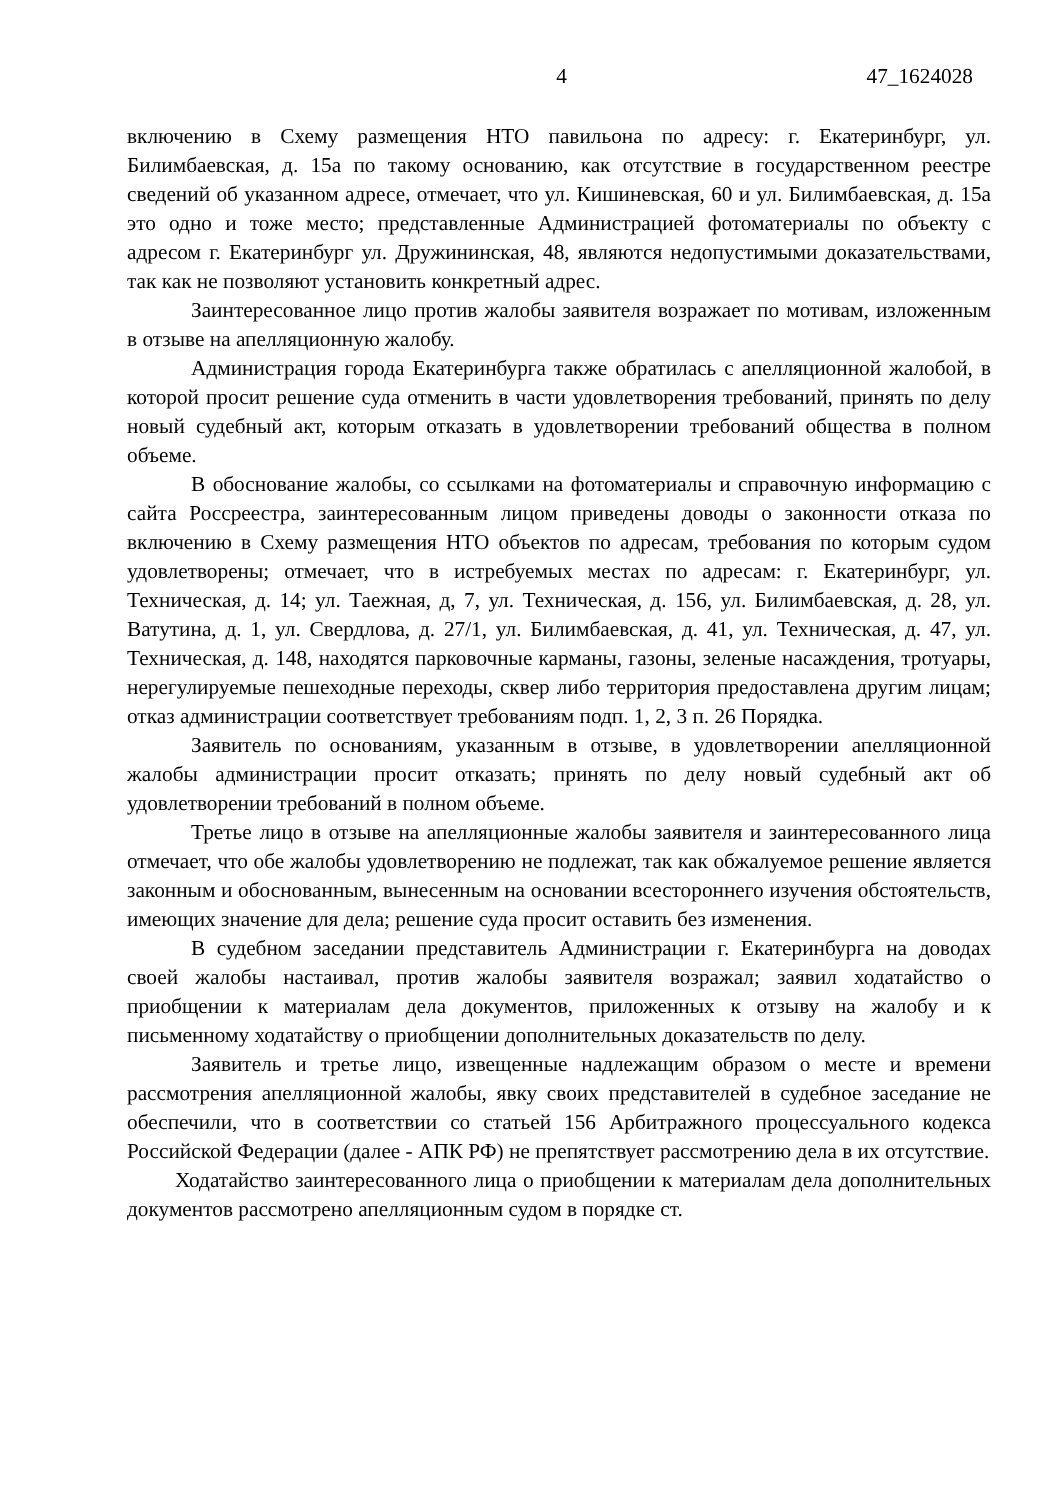4 47_1624028
включению в Схему размещения НТО павильона по адресу: г. Екатеринбург, ул. Билимбаевская, д. 15а по такому основанию, как отсутствие в государственном реестре сведений об указанном адресе, отмечает, что ул. Кишиневская, 60 и ул. Билимбаевская, д. 15а это одно и тоже место; представленные Администрацией фотоматериалы по объекту с адресом г. Екатеринбург ул. Дружининская, 48, являются недопустимыми доказательствами, так как не позволяют установить конкретный адрес.
Заинтересованное лицо против жалобы заявителя возражает по мотивам, изложенным в отзыве на апелляционную жалобу.
Администрация города Екатеринбурга также обратилась с апелляционной жалобой, в которой просит решение суда отменить в части удовлетворения требований, принять по делу новый судебный акт, которым отказать в удовлетворении требований общества в полном объеме.
В обоснование жалобы, со ссылками на фотоматериалы и справочную информацию с сайта Россреестра, заинтересованным лицом приведены доводы о законности отказа по включению в Схему размещения НТО объектов по адресам, требования по которым судом удовлетворены; отмечает, что в истребуемых местах по адресам: г. Екатеринбург, ул. Техническая, д. 14; ул. Таежная, д, 7, ул. Техническая, д. 156, ул. Билимбаевская, д. 28, ул. Ватутина, д. 1, ул. Свердлова, д. 27/1, ул. Билимбаевская, д. 41, ул. Техническая, д. 47, ул. Техническая, д. 148, находятся парковочные карманы, газоны, зеленые насаждения, тротуары, нерегулируемые пешеходные переходы, сквер либо территория предоставлена другим лицам; отказ администрации соответствует требованиям подп. 1, 2, 3 п. 26 Порядка.
Заявитель по основаниям, указанным в отзыве, в удовлетворении апелляционной жалобы администрации просит отказать; принять по делу новый судебный акт об удовлетворении требований в полном объеме.
Третье лицо в отзыве на апелляционные жалобы заявителя и заинтересованного лица отмечает, что обе жалобы удовлетворению не подлежат, так как обжалуемое решение является законным и обоснованным, вынесенным на основании всестороннего изучения обстоятельств, имеющих значение для дела; решение суда просит оставить без изменения.
В судебном заседании представитель Администрации г. Екатеринбурга на доводах своей жалобы настаивал, против жалобы заявителя возражал; заявил ходатайство о приобщении к материалам дела документов, приложенных к отзыву на жалобу и к письменному ходатайству о приобщении дополнительных доказательств по делу.
Заявитель и третье лицо, извещенные надлежащим образом о месте и времени рассмотрения апелляционной жалобы, явку своих представителей в судебное заседание не обеспечили, что в соответствии со статьей 156 Арбитражного процессуального кодекса Российской Федерации (далее - АПК РФ) не препятствует рассмотрению дела в их отсутствие.
Ходатайство заинтересованного лица о приобщении к материалам дела дополнительных документов рассмотрено апелляционным судом в порядке ст.